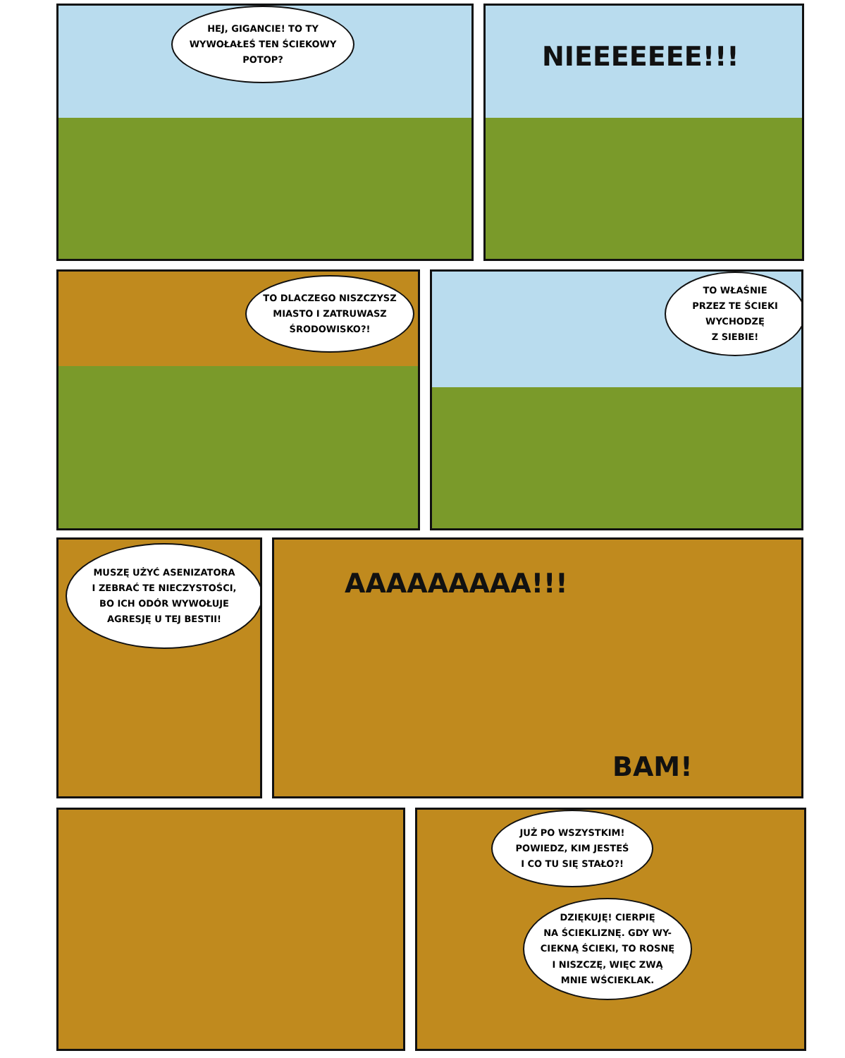HEJ, GIGANCIE! TO TY
WYWOŁAŁEŚ TEN ŚCIEKOWY
POTOP?
NIEEEEEEE!!!
TO DLACZEGO NISZCZYSZ
MIASTO I ZATRUWASZ
ŚRODOWISKO?!
TO WŁAŚNIE
PRZEZ TE ŚCIEKI
WYCHODZĘ
Z SIEBIE!
MUSZĘ UŻYĆ ASENIZATORA
I ZEBRAĆ TE NIECZYSTOŚCI,
BO ICH ODÓR WYWOŁUJE
AGRESJĘ U TEJ BESTII!
AAAAAAAAA!!!
BAM!
JUŻ PO WSZYSTKIM!
POWIEDZ, KIM JESTEŚ
I CO TU SIĘ STAŁO?!
DZIĘKUJĘ! CIERPIĘ
NA ŚCIEKLIZNĘ. GDY WY-
CIEKNĄ ŚCIEKI, TO ROSNĘ
I NISZCZĘ, WIĘC ZWĄ
MNIE WŚCIEKLAK.